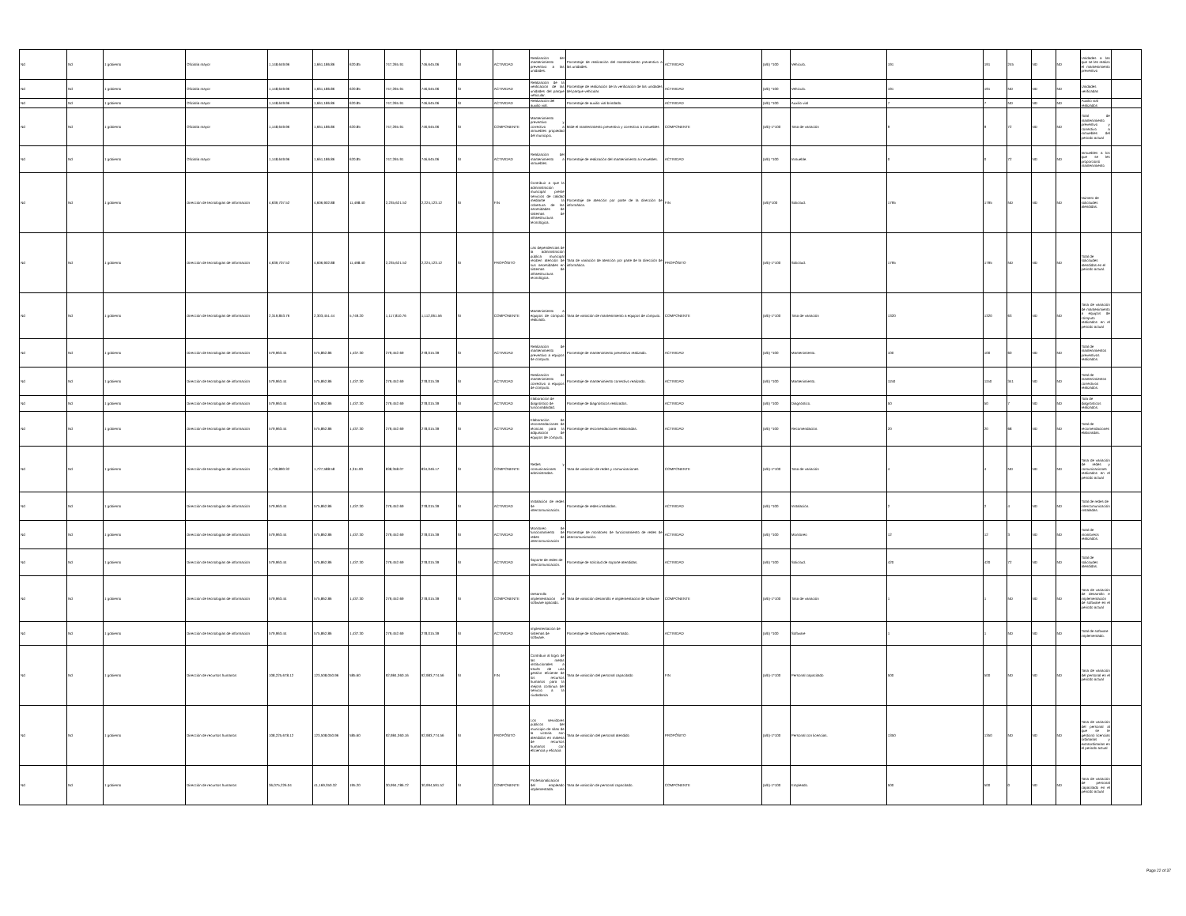| Nd | Nd | 1 gobierno | Oficialía mayor | 1,148,649.96 | 1,661,186.86 | 620.85 | 747,265.91 | 746,645.06 | SI | ACTIVIDAD | Realización del mantenimiento preventivo a las unidades. | Porcentaje de realización del mantenimiento preventivo a las unidades. | ACTIVIDAD | (a/b) *100 | Vehículo. | 191 | 191 | 245 | ND | ND | Unidades a las que se les realizo el mantenimiento preventivo | |
| Nd | Nd | 1 gobierno | Oficialía mayor | 1,148,649.96 | 1,661,186.86 | 620.85 | 747,265.91 | 746,645.06 | SI | ACTIVIDAD | Realización de la verificación de las unidades del parque vehicular. | Porcentaje de realización de la verificación de las unidades del parque vehicular. | ACTIVIDAD | (a/b) *100 | Vehículo. | 191 | 191 | ND | ND | ND | Unidades verificadas | |
| Nd | Nd | 1 gobierno | Oficialía mayor | 1,148,649.96 | 1,661,186.86 | 620.85 | 747,265.91 | 746,645.06 | SI | ACTIVIDAD | Realización del auxilio vial. | Porcentaje de auxilio vial brindado. | ACTIVIDAD | (a/b) *100 | Auxilio vial | 7 | 7 | ND | ND | ND | Auxilio vial realizados | |
| Nd | Nd | 1 gobierno | Oficialía mayor | 1,148,649.96 | 1,661,186.86 | 620.85 | 747,265.91 | 746,645.06 | SI | COMPONENTE | Mantenimiento preventivo y correctivo a inmuebles propiedad del municipio. | Mide el mantenimiento preventivo y correctivo a inmuebles | COMPONENTE | (a/b)-1*100 | Tasa de variación | 9 | 9 | 72 | ND | ND | Total de mantenimiento preventivo y correctivo a inmuebles del periodo actual | |
| Nd | Nd | 1 gobierno | Oficialía mayor | 1,148,649.96 | 1,661,186.86 | 620.85 | 747,265.91 | 746,645.06 | SI | ACTIVIDAD | Realización del mantenimiento a inmuebles. | Porcentaje de realización del mantenimiento a inmuebles. | ACTIVIDAD | (a/b) *100 | Inmueble. | 0 | 0 | 72 | ND | ND | Inmuebles a los que se les proporcionó mantenimiento | |
| Nd | Nd | 1 gobierno | Dirección de tecnologías de información | 4,639,707.52 | 4,606,902.88 | 11,498.40 | 2,235,621.52 | 2,224,123.12 | SI | FIN | Contribuir a que la administración municipal preste servicios de calidad mediante la cobertura de las necesidades de sistemas de infraestructura tecnológica. | Porcentaje de atención por parte de la dirección de informática. | FIN | (a/b)*100 | Solicitud. | 1795 | 1795 | ND | ND | ND | Número de solicitudes atendidas. | |
| Nd | Nd | 1 gobierno | Dirección de tecnologías de información | 4,639,707.52 | 4,606,902.88 | 11,498.40 | 2,235,621.52 | 2,224,123.12 | SI | PROPÓSITO | Las dependencias de la administración pública municipal reciben atención de sus necesidades en sistemas de infraestructura tecnológica. | Tasa de variación de atención por parte de la dirección de informática. | PROPÓSITO | (a/b)-1*100 | Solicitud. | 1795 | 1795 | ND | ND | ND | Total de solicitudes atendidas en el periodo actual. | |
| Nd | Nd | 1 gobierno | Dirección de tecnologías de información | 2,319,853.76 | 2,303,451.44 | 5,749.20 | 1,117,810.76 | 1,112,061.56 | SI | COMPONENTE | Mantenimiento a equipos de cómputo realizado. | Tasa de variación de mantenimiento a equipos de cómputo. | COMPONENTE | (a/b)-1*100 | Tasa de variación | 1320 | 1320 | 63 | ND | ND | Tasa de variación de mantenimiento a equipos de cómputo realizados en el periodo actual | |
| Nd | Nd | 1 gobierno | Dirección de tecnologías de información | 579,963.44 | 575,862.86 | 1,437.30 | 279,452.69 | 278,015.39 | SI | ACTIVIDAD | Realización de mantenimiento preventivo a equipos de cómputo. | Porcentaje de mantenimiento preventivo realizado. | ACTIVIDAD | (a/b) *100 | Mantenimiento. | 100 | 100 | 60 | ND | ND | Total de mantenimientos preventivos realizados. | |
| Nd | Nd | 1 gobierno | Dirección de tecnologías de información | 579,963.44 | 575,862.86 | 1,437.30 | 279,452.69 | 278,015.39 | SI | ACTIVIDAD | Realización de mantenimiento correctivo a equipos de cómputo. | Porcentaje de mantenimiento correctivo realizado. | ACTIVIDAD | (a/b) *100 | Mantenimiento. | 1150 | 1150 | 341 | ND | ND | Total de mantenimientos correctivos realizados. | |
| Nd | Nd | 1 gobierno | Dirección de tecnologías de información | 579,963.44 | 575,862.86 | 1,437.30 | 279,452.69 | 278,015.39 | SI | ACTIVIDAD | Elaboración de diagnóstico de funcionabilidad. | Porcentaje de diagnósticos realizados. | ACTIVIDAD | (a/b) *100 | Diagnóstico. | 50 | 50 | 7 | ND | ND | Tota de diagnósticos realizados. | |
| Nd | Nd | 1 gobierno | Dirección de tecnologías de información | 579,963.44 | 575,862.86 | 1,437.30 | 279,452.69 | 278,015.39 | SI | ACTIVIDAD | Elaboración de recomendaciones de técnicas para la adquisición de equipos de cómputo. | Porcentaje de recomendaciones elaboradas. | ACTIVIDAD | (a/b) *100 | Recomendación. | 20 | 20 | 68 | ND | ND | Total de recomendaciones elaboradas. | |
| Nd | Nd | 1 gobierno | Dirección de tecnologías de información | 1,739,890.32 | 1,727,588.58 | 4,311.90 | 838,358.07 | 834,046.17 | SI | COMPONENTE | Redes y comunicaciones administradas. | Tasa de variación de redes y comunicaciones | COMPONENTE | (a/b)-1*100 | Tasa de variación | 4 | 4 | ND | ND | ND | Tasa de variación de redes y comunicaciones realizados en el periodo actual | |
| Nd | Nd | 1 gobierno | Dirección de tecnologías de información | 579,963.44 | 575,862.86 | 1,437.30 | 279,452.69 | 278,015.39 | SI | ACTIVIDAD | Instalación de redes de intercomunicación. | Porcentaje de redes instaladas. | ACTIVIDAD | (a/b) *100 | Instalación. | 2 | 2 | 4 | ND | ND | Total de redes de intercomunicación instaladas. | |
| Nd | Nd | 1 gobierno | Dirección de tecnologías de información | 579,963.44 | 575,862.86 | 1,437.30 | 279,452.69 | 278,015.39 | SI | ACTIVIDAD | Monitoreo de funcionamiento de redes de intercomunicación | Porcentaje de monitoreo de funcionamiento de redes de intercomunicación. | ACTIVIDAD | (a/b) *100 | Monitoreo | 12 | 12 | 3 | ND | ND | Total de monitoreos realizados. | |
| Nd | Nd | 1 gobierno | Dirección de tecnologías de información | 579,963.44 | 575,862.86 | 1,437.30 | 279,452.69 | 278,015.39 | SI | ACTIVIDAD | Soporte de redes de intercomunicación. | Porcentaje de solicitud de soporte atendidas. | ACTIVIDAD | (a/b) *100 | Solicitud. | 420 | 420 | 72 | ND | ND | Total de solicitudes atendidas. | |
| Nd | Nd | 1 gobierno | Dirección de tecnologías de información | 579,963.44 | 575,862.86 | 1,437.30 | 279,452.69 | 278,015.39 | SI | COMPONENTE | Desarrollo e implementación de software aplicado. | Tasa de variación desarrollo e implementación de software | COMPONENTE | (a/b)-1*100 | Tasa de variación | 1 | 1 | ND | ND | ND | Tasa de variación de desarrollo e implementación de software en el periodo actual | |
| Nd | Nd | 1 gobierno | Dirección de tecnologías de información | 579,963.44 | 575,862.86 | 1,437.30 | 279,452.69 | 278,015.39 | SI | ACTIVIDAD | Implementación de sistemas de software. | Porcentaje de softwares implementado. | ACTIVIDAD | (a/b) *100 | Software | 1 | 1 | ND | ND | ND | Total de software implementado. | |
| Nd | Nd | 1 gobierno | Dirección de recursos humanos | 108,225,678.12 | 123,508,050.96 | 585.60 | 92,984,360.16 | 92,983,774.56 | SI | FIN | Contribuir al logro de las metas institucionales a través de una gestión eficiente de los recursos humanos para la mejora continua del servicio a la ciudadanía | Tasa de variación del personal capacitado | FIN | (a/b)-1*100 | Personal capacitado | 500 | 500 | ND | ND | ND | Tasa de variación del personal en el periodo actual | |
| Nd | Nd | 1 gobierno | Dirección de recursos humanos | 108,225,678.12 | 123,508,050.96 | 585.60 | 92,984,360.16 | 92,983,774.56 | SI | PROPÓSITO | Los servidores públicos del municipio de silao de la victoria son atendidos en materia de recursos humanos con eficiencia y eficacia | Tasa de variación del personal atendido | PROPÓSITO | (a/b)-1*100 | Personal con licencias. | 1350 | 1350 | ND | ND | ND | Tasa de variación del personal al que se le gestionó licencias ordinarias y extraordinarias en el periodo actual | |
| Nd | Nd | 1 gobierno | Dirección de recursos humanos | 36,075,226.04 | 41,169,350.32 | 195.20 | 30,994,786.72 | 30,994,591.52 | SI | COMPONENTE | Profesionalización del empleado implementada. | Tasa de variación de personal capacitado. | COMPONENTE | (a/b)-1*100 | Empleado. | 500 | 500 | 0 | ND | ND | Tasa de variación de personal capacitado en el periodo actual | |
Page 22 of 37